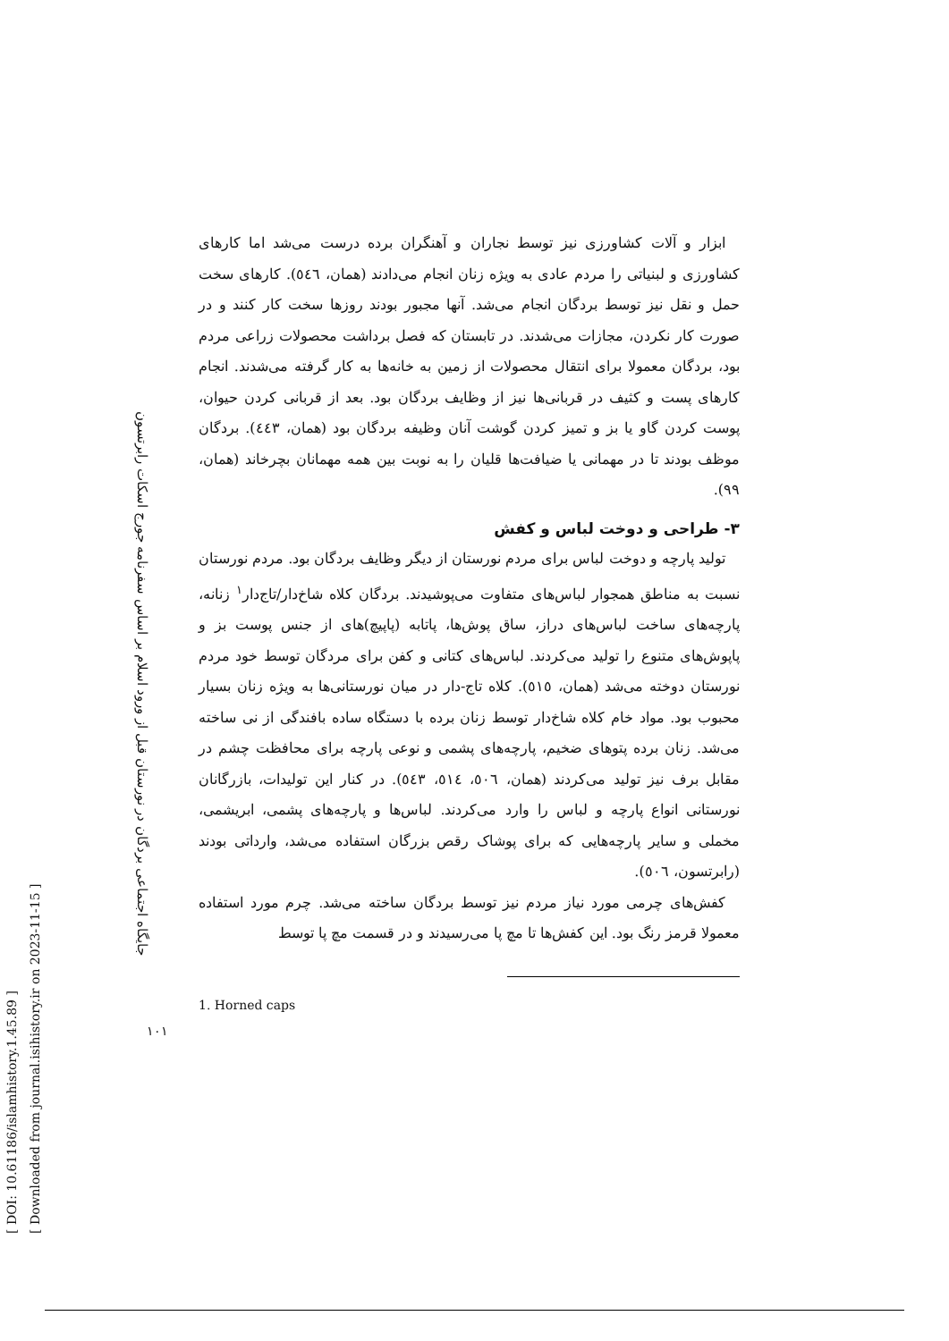[ DOI: 10.61186/islamhistory.1.45.89 ]
[ Downloaded from journal.isihistory.ir on 2023-11-15 ]
جایگاه اجتماعی بردگان در نورستان قبل از ورود اسلام بر اساس سفرنامه جورج اسکات رابرتسون
۱۰۱
ابزار و آلات کشاورزی نیز توسط نجاران و آهنگران برده درست می‌شد اما کارهای کشاورزی و لبنیاتی را مردم عادی به ویژه زنان انجام می‌دادند (همان، ٥٤٦). کارهای سخت حمل و نقل نیز توسط بردگان انجام می‌شد. آنها مجبور بودند روزها سخت کار کنند و در صورت کار نکردن، مجازات می‌شدند. در تابستان که فصل برداشت محصولات زراعی مردم بود، بردگان معمولا برای انتقال محصولات از زمین به خانه‌ها به کار گرفته می‌شدند. انجام کارهای پست و کثیف در قربانی‌ها نیز از وظایف بردگان بود. بعد از قربانی کردن حیوان، پوست کردن گاو یا بز و تمیز کردن گوشت آنان وظیفه بردگان بود (همان، ٤٤٣). بردگان موظف بودند تا در مهمانی یا ضیافت‌ها قلیان را به نوبت بین همه مهمانان بچرخاند (همان، ٩٩).
۳- طراحی و دوخت لباس و کفش
تولید پارچه و دوخت لباس برای مردم نورستان از دیگر وظایف بردگان بود. مردم نورستان نسبت به مناطق همجوار لباس‌های متفاوت می‌پوشیدند. بردگان کلاه شاخ‌دار/تاج‌دار<sup>۱</sup> زنانه، پارچه‌های ساخت لباس‌های دراز، ساق پوش‌ها، پاتابه (پاپیچ)های از جنس پوست بز و پاپوش‌های متنوع را تولید می‌کردند. لباس‌های کتانی و کفن برای مردگان توسط خود مردم نورستان دوخته می‌شد (همان، ٥١٥). کلاه تاج-دار در میان نورستانی‌ها به ویژه زنان بسیار محبوب بود. مواد خام کلاه شاخ‌دار توسط زنان برده با دستگاه ساده بافندگی از نی ساخته می‌شد. زنان برده پتوهای ضخیم، پارچه‌های پشمی و نوعی پارچه برای محافظت چشم در مقابل برف نیز تولید می‌کردند (همان، ٥٠٦، ٥١٤، ٥٤٣). در کنار این تولیدات، بازرگانان نورستانی انواع پارچه و لباس را وارد می‌کردند. لباس‌ها و پارچه‌های پشمی، ابریشمی، مخملی و سایر پارچه‌هایی که برای پوشاک رقص بزرگان استفاده می‌شد، وارداتی بودند (رابرتسون، ٥٠٦).
کفش‌های چرمی مورد نیاز مردم نیز توسط بردگان ساخته می‌شد. چرم مورد استفاده معمولا قرمز رنگ بود. این کفش‌ها تا مچ پا می‌رسیدند و در قسمت مچ پا توسط
1. Horned caps